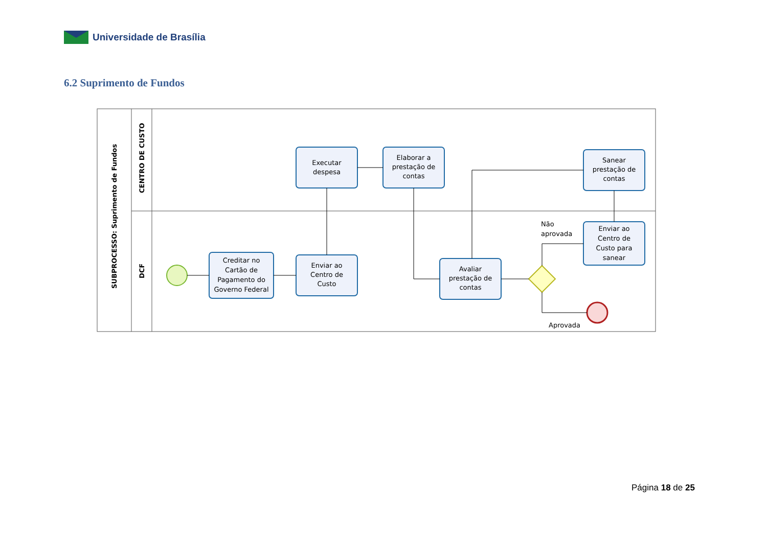Universidade de Brasília
6.2 Suprimento de Fundos
SUBPROCESSO: Suprimento de Fundos
CENTRO DE CUSTO
DCF
Executar
despesa
Elaborar a
prestação de
contas
Sanear
prestação de
contas
Creditar no
Cartão de
Pagamento do
Governo Federal
Enviar ao
Centro de
Custo
Avaliar
prestação de
contas
Enviar ao
Centro de
Custo para
sanear
Não
aprovada
Aprovada
Página 18 de 25